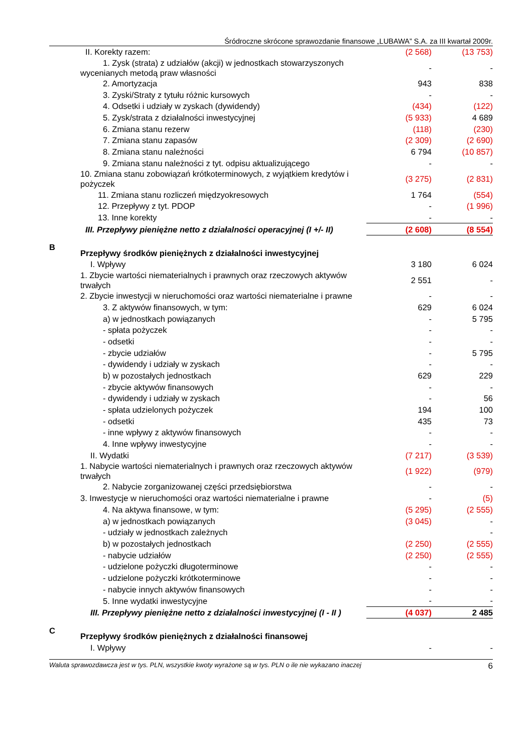Śródroczne skrócone sprawozdanie finansowe „LUBAWA” S.A. za III kwartał 2009r.
| | II. Korekty razem: | (2 568) | (13 753) |
| | 1. Zysk (strata) z udziałów (akcji) w jednostkach stowarzyszonych wycenianych metodą praw własności | - | - |
| | 2. Amortyzacja | 943 | 838 |
| | 3. Zyski/Straty z tytułu różnic kursowych | - | - |
| | 4. Odsetki i udziały w zyskach (dywidendy) | (434) | (122) |
| | 5. Zysk/strata z działalności inwestycyjnej | (5 933) | 4 689 |
| | 6. Zmiana stanu rezerw | (118) | (230) |
| | 7. Zmiana stanu zapasów | (2 309) | (2 690) |
| | 8. Zmiana stanu należności | 6 794 | (10 857) |
| | 9. Zmiana stanu należności z tyt. odpisu aktualizującego | - | - |
| | 10. Zmiana stanu zobowiązań krótkoterminowych, z wyjątkiem kredytów i pożyczek | (3 275) | (2 831) |
| | 11. Zmiana stanu rozliczeń międzyokresowych | 1 764 | (554) |
| | 12. Przepływy z tyt. PDOP | - | (1 996) |
| | 13. Inne korekty | - | - |
| | III. Przepływy pieniężne netto z działalności operacyjnej (I +/- II) | (2 608) | (8 554) |
| B | Przepływy środków pieniężnych z działalności inwestycyjnej | | |
| | I. Wpływy | 3 180 | 6 024 |
| | 1. Zbycie wartości niematerialnych i prawnych oraz rzeczowych aktywów trwałych | 2 551 | - |
| | 2. Zbycie inwestycji w nieruchomości oraz wartości niematerialne i prawne | - | - |
| | 3. Z aktywów finansowych, w tym: | 629 | 6 024 |
| | a) w jednostkach powiązanych | - | 5 795 |
| | - spłata pożyczek | - | - |
| | - odsetki | - | - |
| | - zbycie udziałów | - | 5 795 |
| | - dywidendy i udziały w zyskach | - | - |
| | b) w pozostałych jednostkach | 629 | 229 |
| | - zbycie aktywów finansowych | - | - |
| | - dywidendy i udziały w zyskach | - | 56 |
| | - spłata udzielonych pożyczek | 194 | 100 |
| | - odsetki | 435 | 73 |
| | - inne wpływy z aktywów finansowych | - | - |
| | 4. Inne wpływy inwestycyjne | - | - |
| | II. Wydatki | (7 217) | (3 539) |
| | 1. Nabycie wartości niematerialnych i prawnych oraz rzeczowych aktywów trwałych | (1 922) | (979) |
| | 2. Nabycie zorganizowanej części przedsiębiorstwa | - | - |
| | 3. Inwestycje w nieruchomości oraz wartości niematerialne i prawne | - | (5) |
| | 4. Na aktywa finansowe, w tym: | (5 295) | (2 555) |
| | a) w jednostkach powiązanych | (3 045) | - |
| | - udziały w jednostkach zależnych | | - |
| | b) w pozostałych jednostkach | (2 250) | (2 555) |
| | - nabycie udziałów | (2 250) | (2 555) |
| | - udzielone pożyczki długoterminowe | - | - |
| | - udzielone pożyczki krótkoterminowe | - | - |
| | - nabycie innych aktywów finansowych | - | - |
| | 5. Inne wydatki inwestycyjne | - | - |
| | III. Przepływy pieniężne netto z działalności inwestycyjnej (I - II ) | (4 037) | 2 485 |
| C | Przepływy środków pieniężnych z działalności finansowej | | |
| | I. Wpływy | - | - |
Waluta sprawozdawcza jest w tys. PLN, wszystkie kwoty wyrażone są w tys. PLN o ile nie wykazano inaczej 6